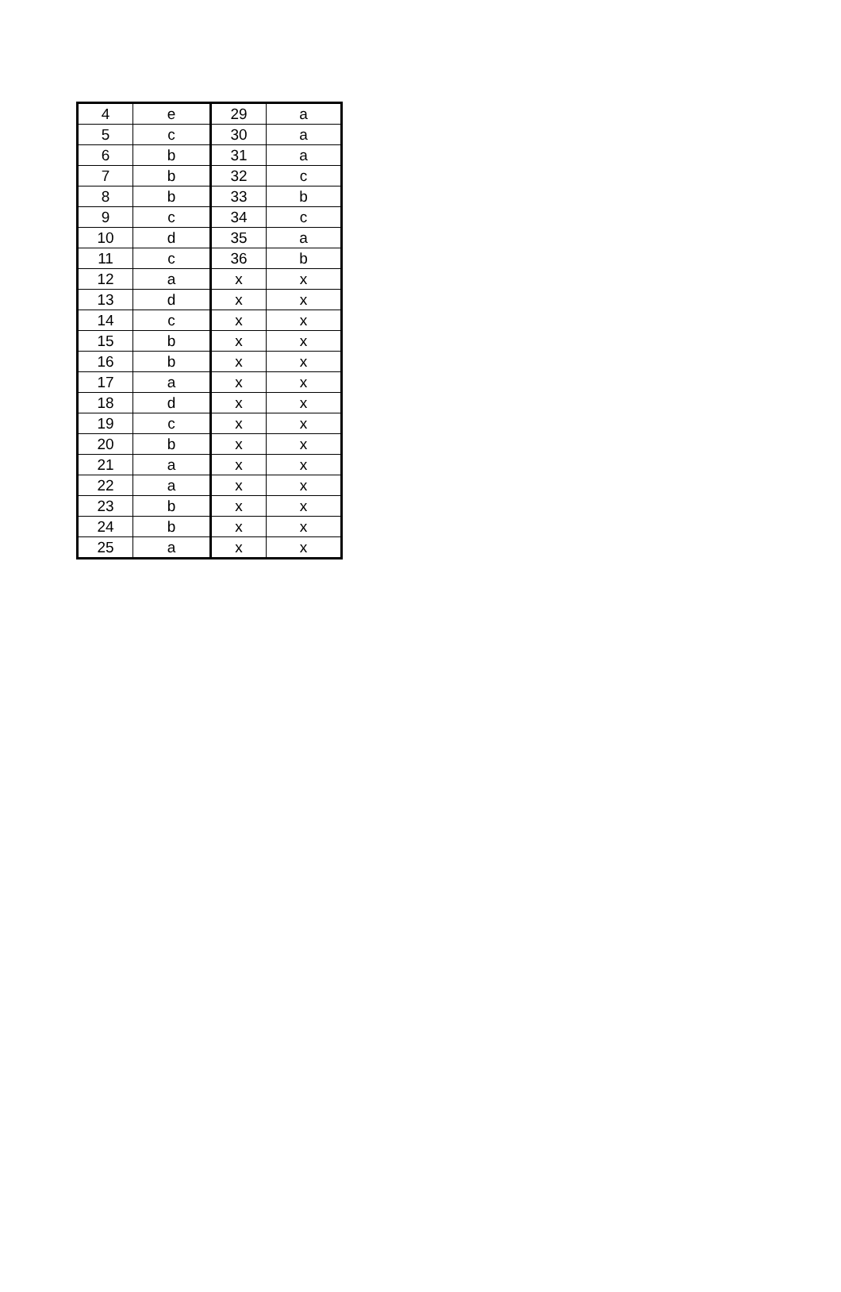| 4 | e | 29 | a |
| 5 | c | 30 | a |
| 6 | b | 31 | a |
| 7 | b | 32 | c |
| 8 | b | 33 | b |
| 9 | c | 34 | c |
| 10 | d | 35 | a |
| 11 | c | 36 | b |
| 12 | a | x | x |
| 13 | d | x | x |
| 14 | c | x | x |
| 15 | b | x | x |
| 16 | b | x | x |
| 17 | a | x | x |
| 18 | d | x | x |
| 19 | c | x | x |
| 20 | b | x | x |
| 21 | a | x | x |
| 22 | a | x | x |
| 23 | b | x | x |
| 24 | b | x | x |
| 25 | a | x | x |